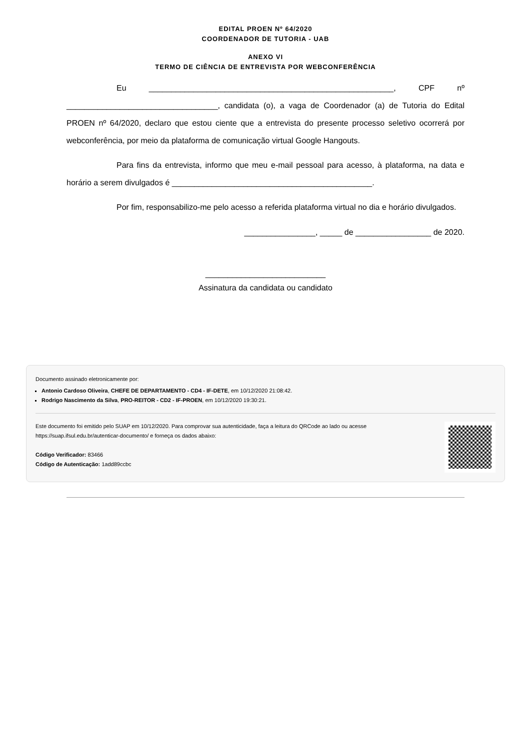EDITAL PROEN Nº 64/2020
COORDENADOR DE TUTORIA - UAB
ANEXO VI
TERMO DE CIÊNCIA DE ENTREVISTA POR WEBCONFERÊNCIA
Eu _______________________________________________________, CPF nº __________________________________, candidata (o), a vaga de Coordenador (a) de Tutoria do Edital PROEN nº 64/2020, declaro que estou ciente que a entrevista do presente processo seletivo ocorrerá por webconferência, por meio da plataforma de comunicação virtual Google Hangouts.
Para fins da entrevista, informo que meu e-mail pessoal para acesso, à plataforma, na data e horário a serem divulgados é _____________________________________________.
Por fim, responsabilizo-me pelo acesso a referida plataforma virtual no dia e horário divulgados.
________________, _____ de _________________ de 2020.
___________________________
Assinatura da candidata ou candidato
Documento assinado eletronicamente por:
Antonio Cardoso Oliveira, CHEFE DE DEPARTAMENTO - CD4 - IF-DETE, em 10/12/2020 21:08:42.
Rodrigo Nascimento da Silva, PRO-REITOR - CD2 - IF-PROEN, em 10/12/2020 19:30:21.
Este documento foi emitido pelo SUAP em 10/12/2020. Para comprovar sua autenticidade, faça a leitura do QRCode ao lado ou acesse https://suap.ifsul.edu.br/autenticar-documento/ e forneça os dados abaixo:
Código Verificador: 83466
Código de Autenticação: 1add89ccbc